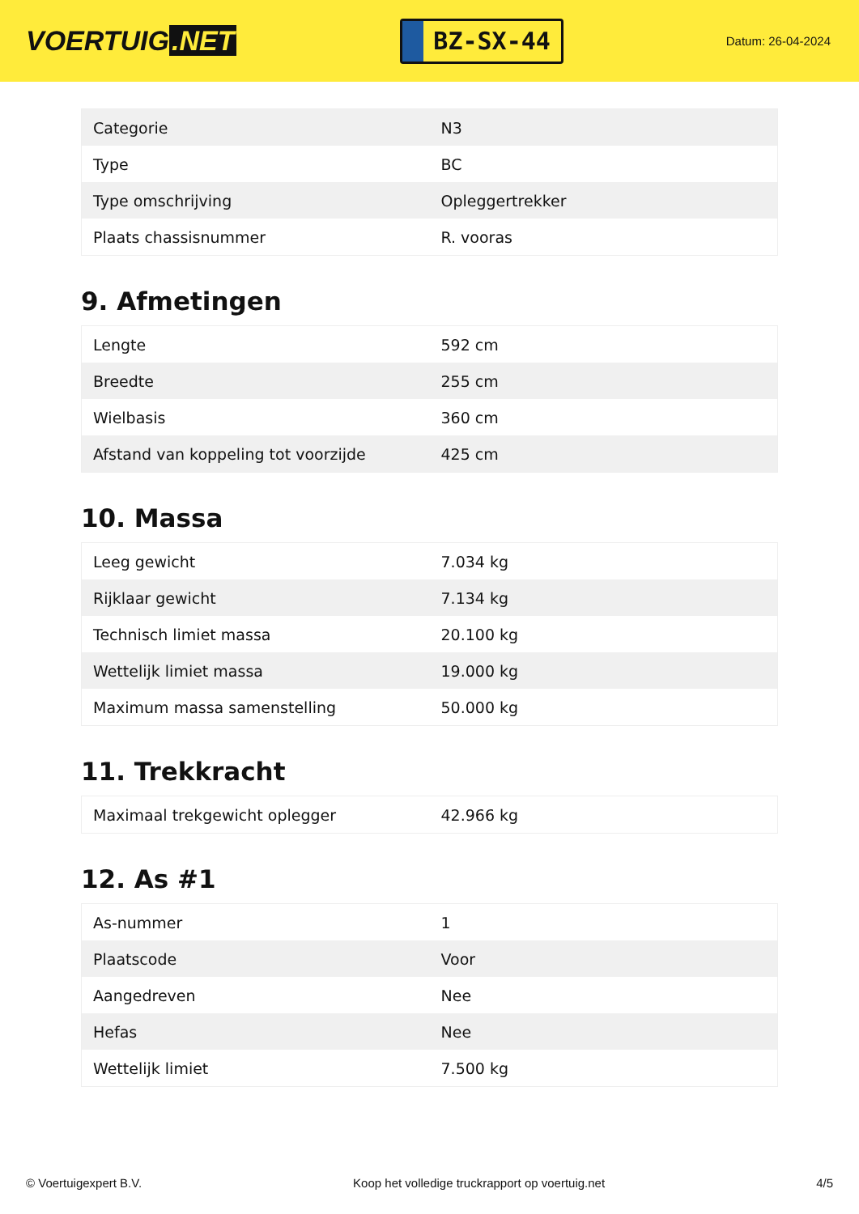VOERTUIG.NET
BZ-SX-44
Datum: 26-04-2024
| Categorie | N3 |
| Type | BC |
| Type omschrijving | Opleggertrekker |
| Plaats chassisnummer | R. vooras |
9. Afmetingen
| Lengte | 592 cm |
| Breedte | 255 cm |
| Wielbasis | 360 cm |
| Afstand van koppeling tot voorzijde | 425 cm |
10. Massa
| Leeg gewicht | 7.034 kg |
| Rijklaar gewicht | 7.134 kg |
| Technisch limiet massa | 20.100 kg |
| Wettelijk limiet massa | 19.000 kg |
| Maximum massa samenstelling | 50.000 kg |
11. Trekkracht
| Maximaal trekgewicht oplegger | 42.966 kg |
12. As #1
| As-nummer | 1 |
| Plaatscode | Voor |
| Aangedreven | Nee |
| Hefas | Nee |
| Wettelijk limiet | 7.500 kg |
© Voertuigexpert B.V. Koop het volledige truckrapport op voertuig.net 4/5